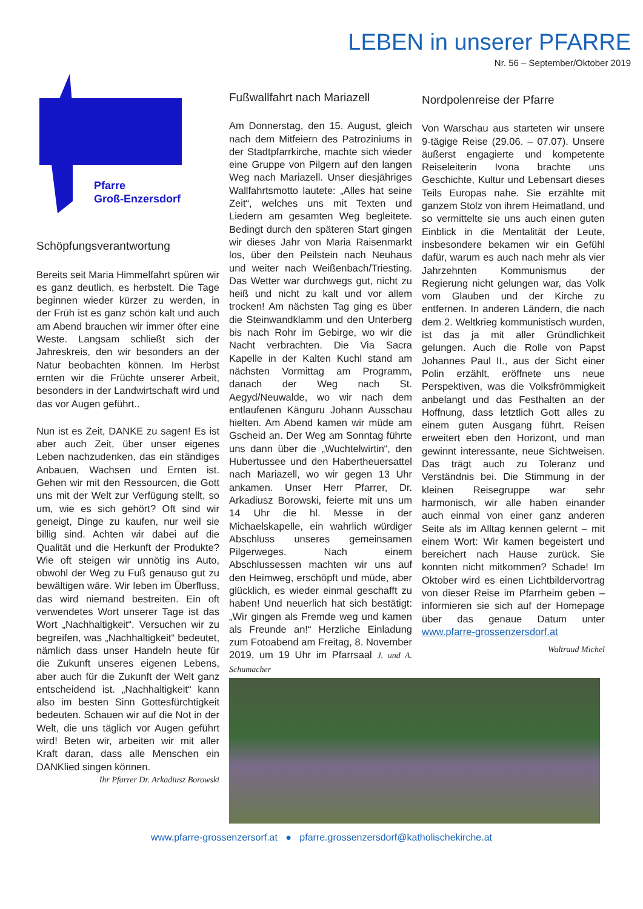LEBEN in unserer PFARRE
Nr. 56 – September/Oktober 2019
Pfarre
Groß-Enzersdorf
Schöpfungsverantwortung
Bereits seit Maria Himmelfahrt spüren wir es ganz deutlich, es herbstelt. Die Tage beginnen wieder kürzer zu werden, in der Früh ist es ganz schön kalt und auch am Abend brauchen wir immer öfter eine Weste. Langsam schließt sich der Jahreskreis, den wir besonders an der Natur beobachten können. Im Herbst ernten wir die Früchte unserer Arbeit, besonders in der Landwirtschaft wird und das vor Augen geführt..
Nun ist es Zeit, DANKE zu sagen! Es ist aber auch Zeit, über unser eigenes Leben nachzudenken, das ein ständiges Anbauen, Wachsen und Ernten ist. Gehen wir mit den Ressourcen, die Gott uns mit der Welt zur Verfügung stellt, so um, wie es sich gehört? Oft sind wir geneigt, Dinge zu kaufen, nur weil sie billig sind. Achten wir dabei auf die Qualität und die Herkunft der Produkte? Wie oft steigen wir unnötig ins Auto, obwohl der Weg zu Fuß genauso gut zu bewältigen wäre. Wir leben im Überfluss, das wird niemand bestreiten. Ein oft verwendetes Wort unserer Tage ist das Wort „Nachhaltigkeit“. Versuchen wir zu begreifen, was „Nachhaltigkeit“ bedeutet, nämlich dass unser Handeln heute für die Zukunft unseres eigenen Lebens, aber auch für die Zukunft der Welt ganz entscheidend ist. „Nachhaltigkeit“ kann also im besten Sinn Gottesfürchtigkeit bedeuten. Schauen wir auf die Not in der Welt, die uns täglich vor Augen geführt wird! Beten wir, arbeiten wir mit aller Kraft daran, dass alle Menschen ein DANKlied singen können.
Ihr Pfarrer Dr. Arkadiusz Borowski
Fußwallfahrt nach Mariazell
Am Donnerstag, den 15. August, gleich nach dem Mitfeiern des Patroziniums in der Stadtpfarrkirche, machte sich wieder eine Gruppe von Pilgern auf den langen Weg nach Mariazell. Unser diesjähriges Wallfahrtsmotto lautete: „Alles hat seine Zeit“, welches uns mit Texten und Liedern am gesamten Weg begleitete. Bedingt durch den späteren Start gingen wir dieses Jahr von Maria Raisenmarkt los, über den Peilstein nach Neuhaus und weiter nach Weißenbach/Triesting. Das Wetter war durchwegs gut, nicht zu heiß und nicht zu kalt und vor allem trocken! Am nächsten Tag ging es über die Steinwandklamm und den Unterberg bis nach Rohr im Gebirge, wo wir die Nacht verbrachten. Die Via Sacra Kapelle in der Kalten Kuchl stand am nächsten Vormittag am Programm, danach der Weg nach St. Aegyd/Neuwalde, wo wir nach dem entlaufenen Känguru Johann Ausschau hielten. Am Abend kamen wir müde am Gscheid an. Der Weg am Sonntag führte uns dann über die „Wuchtelwirtin“, den Hubertussee und den Habertheuersattel nach Mariazell, wo wir gegen 13 Uhr ankamen. Unser Herr Pfarrer, Dr. Arkadiusz Borowski, feierte mit uns um 14 Uhr die hl. Messe in der Michaelskapelle, ein wahrlich würdiger Abschluss unseres gemeinsamen Pilgerweges. Nach einem Abschlussessen machten wir uns auf den Heimweg, erschöpft und müde, aber glücklich, es wieder einmal geschafft zu haben! Und neuerlich hat sich bestätigt: „Wir gingen als Fremde weg und kamen als Freunde an!“ Herzliche Einladung zum Fotoabend am Freitag, 8. November 2019, um 19 Uhr im Pfarrsaal J. und A. Schumacher
Nordpolenreise der Pfarre
Von Warschau aus starteten wir unsere 9-tägige Reise (29.06. – 07.07). Unsere äußerst engagierte und kompetente Reiseleiterin Ivona brachte uns Geschichte, Kultur und Lebensart dieses Teils Europas nahe. Sie erzählte mit ganzem Stolz von ihrem Heimatland, und so vermittelte sie uns auch einen guten Einblick in die Mentalität der Leute, insbesondere bekamen wir ein Gefühl dafür, warum es auch nach mehr als vier Jahrzehnten Kommunismus der Regierung nicht gelungen war, das Volk vom Glauben und der Kirche zu entfernen. In anderen Ländern, die nach dem 2. Weltkrieg kommunistisch wurden, ist das ja mit aller Gründlichkeit gelungen. Auch die Rolle von Papst Johannes Paul II., aus der Sicht einer Polin erzählt, eröffnete uns neue Perspektiven, was die Volksfrömmigkeit anbelangt und das Festhalten an der Hoffnung, dass letztlich Gott alles zu einem guten Ausgang führt. Reisen erweitert eben den Horizont, und man gewinnt interessante, neue Sichtweisen. Das trägt auch zu Toleranz und Verständnis bei. Die Stimmung in der kleinen Reisegruppe war sehr harmonisch, wir alle haben einander auch einmal von einer ganz anderen Seite als im Alltag kennen gelernt – mit einem Wort: Wir kamen begeistert und bereichert nach Hause zurück. Sie konnten nicht mitkommen? Schade! Im Oktober wird es einen Lichtbildervortrag von dieser Reise im Pfarrheim geben – informieren sie sich auf der Homepage über das genaue Datum unter www.pfarre-grossenzersdorf.at
Waltraud Michel
www.pfarre-grossenzersorf.at ● pfarre.grossenzersdorf@katholischekirche.at